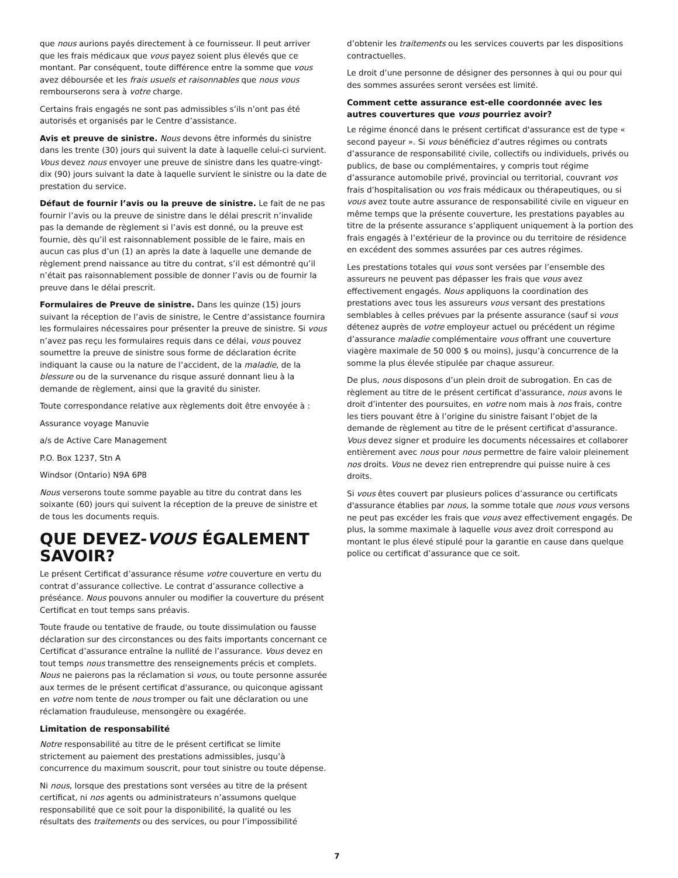que nous aurions payés directement à ce fournisseur. Il peut arriver que les frais médicaux que vous payez soient plus élevés que ce montant. Par conséquent, toute différence entre la somme que vous avez déboursée et les frais usuels et raisonnables que nous vous rembourserons sera à votre charge.
Certains frais engagés ne sont pas admissibles s’ils n’ont pas été autorisés et organisés par le Centre d’assistance.
Avis et preuve de sinistre. Nous devons être informés du sinistre dans les trente (30) jours qui suivent la date à laquelle celui-ci survient. Vous devez nous envoyer une preuve de sinistre dans les quatre-vingt-dix (90) jours suivant la date à laquelle survient le sinistre ou la date de prestation du service.
Défaut de fournir l’avis ou la preuve de sinistre. Le fait de ne pas fournir l’avis ou la preuve de sinistre dans le délai prescrit n’invalide pas la demande de règlement si l’avis est donné, ou la preuve est fournie, dès qu’il est raisonnablement possible de le faire, mais en aucun cas plus d’un (1) an après la date à laquelle une demande de règlement prend naissance au titre du contrat, s’il est démontré qu’il n’était pas raisonnablement possible de donner l’avis ou de fournir la preuve dans le délai prescrit.
Formulaires de Preuve de sinistre. Dans les quinze (15) jours suivant la réception de l’avis de sinistre, le Centre d’assistance fournira les formulaires nécessaires pour présenter la preuve de sinistre. Si vous n’avez pas reçu les formulaires requis dans ce délai, vous pouvez soumettre la preuve de sinistre sous forme de déclaration écrite indiquant la cause ou la nature de l’accident, de la maladie, de la blessure ou de la survenance du risque assuré donnant lieu à la demande de règlement, ainsi que la gravité du sinister.
Toute correspondance relative aux règlements doit être envoyée à :
Assurance voyage Manuvie
a/s de Active Care Management
P.O. Box 1237, Stn A
Windsor (Ontario) N9A 6P8
Nous verserons toute somme payable au titre du contrat dans les soixante (60) jours qui suivent la réception de la preuve de sinistre et de tous les documents requis.
QUE DEVEZ-VOUS ÉGALEMENT SAVOIR?
Le présent Certificat d’assurance résume votre couverture en vertu du contrat d’assurance collective. Le contrat d’assurance collective a préséance. Nous pouvons annuler ou modifier la couverture du présent Certificat en tout temps sans préavis.
Toute fraude ou tentative de fraude, ou toute dissimulation ou fausse déclaration sur des circonstances ou des faits importants concernant ce Certificat d’assurance entraîne la nullité de l’assurance. Vous devez en tout temps nous transmettre des renseignements précis et complets. Nous ne paierons pas la réclamation si vous, ou toute personne assurée aux termes de le présent certificat d'assurance, ou quiconque agissant en votre nom tente de nous tromper ou fait une déclaration ou une réclamation frauduleuse, mensongère ou exagérée.
Limitation de responsabilité
Notre responsabilité au titre de le présent certificat se limite strictement au paiement des prestations admissibles, jusqu’à concurrence du maximum souscrit, pour tout sinistre ou toute dépense.
Ni nous, lorsque des prestations sont versées au titre de la présent certificat, ni nos agents ou administrateurs n’assumons quelque responsabilité que ce soit pour la disponibilité, la qualité ou les résultats des traitements ou des services, ou pour l’impossibilité
d’obtenir les traitements ou les services couverts par les dispositions contractuelles.
Le droit d’une personne de désigner des personnes à qui ou pour qui des sommes assurées seront versées est limité.
Comment cette assurance est-elle coordonnée avec les autres couvertures que vous pourriez avoir?
Le régime énoncé dans le présent certificat d'assurance est de type « second payeur ». Si vous bénéficiez d’autres régimes ou contrats d’assurance de responsabilité civile, collectifs ou individuels, privés ou publics, de base ou complémentaires, y compris tout régime d’assurance automobile privé, provincial ou territorial, couvrant vos frais d’hospitalisation ou vos frais médicaux ou thérapeutiques, ou si vous avez toute autre assurance de responsabilité civile en vigueur en même temps que la présente couverture, les prestations payables au titre de la présente assurance s’appliquent uniquement à la portion des frais engagés à l’extérieur de la province ou du territoire de résidence en excédent des sommes assurées par ces autres régimes.
Les prestations totales qui vous sont versées par l’ensemble des assureurs ne peuvent pas dépasser les frais que vous avez effectivement engagés. Nous appliquons la coordination des prestations avec tous les assureurs vous versant des prestations semblables à celles prévues par la présente assurance (sauf si vous détenez auprès de votre employeur actuel ou précédent un régime d’assurance maladie complémentaire vous offrant une couverture viagère maximale de 50 000 $ ou moins), jusqu’à concurrence de la somme la plus élevée stipulée par chaque assureur.
De plus, nous disposons d’un plein droit de subrogation. En cas de règlement au titre de le présent certificat d'assurance, nous avons le droit d’intenter des poursuites, en votre nom mais à nos frais, contre les tiers pouvant être à l’origine du sinistre faisant l’objet de la demande de règlement au titre de le présent certificat d'assurance. Vous devez signer et produire les documents nécessaires et collaborer entièrement avec nous pour nous permettre de faire valoir pleinement nos droits. Vous ne devez rien entreprendre qui puisse nuire à ces droits.
Si vous êtes couvert par plusieurs polices d’assurance ou certificats d'assurance établies par nous, la somme totale que nous vous versons ne peut pas excéder les frais que vous avez effectivement engagés. De plus, la somme maximale à laquelle vous avez droit correspond au montant le plus élevé stipulé pour la garantie en cause dans quelque police ou certificat d’assurance que ce soit.
7